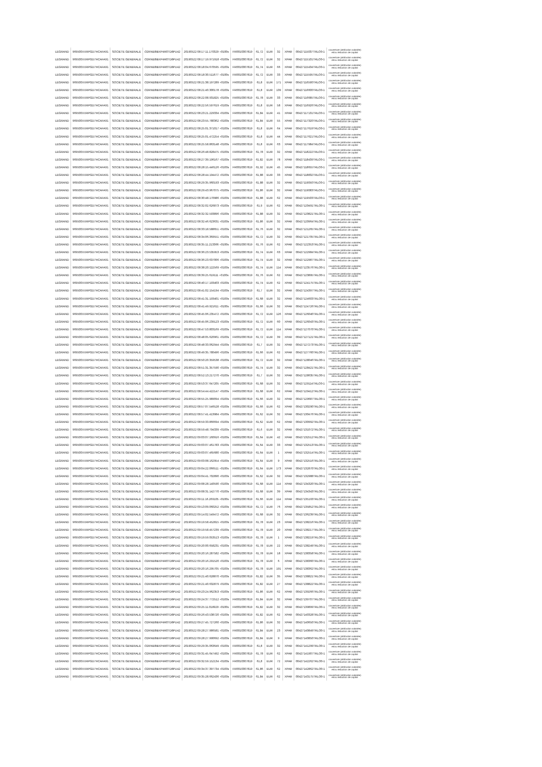| LEGRAND | 969500XXRPGD7HCAFA91 | SOCIETE GENERALE | O2RNE8IBXP4R0TD8PU42 | 20190522 08:17:11.170329 +0100s | FR0010307819 | 61,72 | EUR | 32 | XPAR | 00427115037TRLO0-1 | couverture (attribution salariée) et/ou réduction de capital |
| LEGRAND | 969500XXRPGD7HCAFA91 | SOCIETE GENERALE | O2RNE8IBXP4R0TD8PU42 | 20190522 08:17:19.971918 +0100s | FR0010307819 | 61,72 | EUR | 32 | XPAR | 00427115101TRLO0-1 | couverture (attribution salariée) et/ou réduction de capital |
| LEGRAND | 969500XXRPGD7HCAFA91 | SOCIETE GENERALE | O2RNE8IBXP4R0TD8PU42 | 20190522 08:18:04.670595 +0100s | FR0010307819 | 61,74 | EUR | 66 | XPAR | 00427115434TRLO0-1 | couverture (attribution salariée) et/ou réduction de capital |
| LEGRAND | 969500XXRPGD7HCAFA91 | SOCIETE GENERALE | O2RNE8IBXP4R0TD8PU42 | 20190522 08:18:30.511677 +0100s | FR0010307819 | 61,72 | EUR | 33 | XPAR | 00427115595TRLO0-1 | couverture (attribution salariée) et/ou réduction de capital |
| LEGRAND | 969500XXRPGD7HCAFA91 | SOCIETE GENERALE | O2RNE8IBXP4R0TD8PU42 | 20190522 08:21:38.197289 +0100s | FR0010307819 | 61,8 | EUR | 171 | XPAR | 00427116590TRLO0-1 | couverture (attribution salariée) et/ou réduction de capital |
| LEGRAND | 969500XXRPGD7HCAFA91 | SOCIETE GENERALE | O2RNE8IBXP4R0TD8PU42 | 20190522 08:21:40.300178 +0100s | FR0010307819 | 61,8 | EUR | 139 | XPAR | 00427116600TRLO0-1 | couverture (attribution salariée) et/ou réduction de capital |
| LEGRAND | 969500XXRPGD7HCAFA91 | SOCIETE GENERALE | O2RNE8IBXP4R0TD8PU42 | 20190522 08:22:08.931825 +0100s | FR0010307819 | 61,78 | EUR | 33 | XPAR | 00427116685TRLO0-1 | couverture (attribution salariée) et/ou réduction de capital |
| LEGRAND | 969500XXRPGD7HCAFA91 | SOCIETE GENERALE | O2RNE8IBXP4R0TD8PU42 | 20190522 08:22:56.597619 +0100s | FR0010307819 | 61,8 | EUR | 58 | XPAR | 00427116926TRLO0-1 | couverture (attribution salariée) et/ou réduction de capital |
| LEGRAND | 969500XXRPGD7HCAFA91 | SOCIETE GENERALE | O2RNE8IBXP4R0TD8PU42 | 20190522 08:23:21.229334 +0100s | FR0010307819 | 61,84 | EUR | 41 | XPAR | 00427117131TRLO0-1 | couverture (attribution salariée) et/ou réduction de capital |
| LEGRAND | 969500XXRPGD7HCAFA91 | SOCIETE GENERALE | O2RNE8IBXP4R0TD8PU42 | 20190522 08:23:55.780362 +0100s | FR0010307819 | 61,84 | EUR | 55 | XPAR | 00427117320TRLO0-1 | couverture (attribution salariée) et/ou réduction de capital |
| LEGRAND | 969500XXRPGD7HCAFA91 | SOCIETE GENERALE | O2RNE8IBXP4R0TD8PU42 | 20190522 08:25:01.371017 +0100s | FR0010307819 | 61,8 | EUR | 64 | XPAR | 00427117619TRLO0-1 | couverture (attribution salariée) et/ou réduction de capital |
| LEGRAND | 969500XXRPGD7HCAFA91 | SOCIETE GENERALE | O2RNE8IBXP4R0TD8PU42 | 20190522 08:25:01.472254 +0100s | FR0010307819 | 61,8 | EUR | 44 | XPAR | 00427117621TRLO0-1 | couverture (attribution salariée) et/ou réduction de capital |
| LEGRAND | 969500XXRPGD7HCAFA91 | SOCIETE GENERALE | O2RNE8IBXP4R0TD8PU42 | 20190522 08:25:58.863148 +0100s | FR0010307819 | 61,8 | EUR | 63 | XPAR | 00427117984TRLO0-1 | couverture (attribution salariée) et/ou réduction de capital |
| LEGRAND | 969500XXRPGD7HCAFA91 | SOCIETE GENERALE | O2RNE8IBXP4R0TD8PU42 | 20190522 08:26:48.828475 +0100s | FR0010307819 | 61,78 | EUR | 32 | XPAR | 00427118222TRLO0-1 | couverture (attribution salariée) et/ou réduction de capital |
| LEGRAND | 969500XXRPGD7HCAFA91 | SOCIETE GENERALE | O2RNE8IBXP4R0TD8PU42 | 20190522 08:27:39.196167 +0100s | FR0010307819 | 61,82 | EUR | 78 | XPAR | 00427118439TRLO0-1 | couverture (attribution salariée) et/ou réduction de capital |
| LEGRAND | 969500XXRPGD7HCAFA91 | SOCIETE GENERALE | O2RNE8IBXP4R0TD8PU42 | 20190522 08:28:15.446126 +0100s | FR0010307819 | 61,92 | EUR | 45 | XPAR | 00427118655TRLO0-1 | couverture (attribution salariée) et/ou réduction de capital |
| LEGRAND | 969500XXRPGD7HCAFA91 | SOCIETE GENERALE | O2RNE8IBXP4R0TD8PU42 | 20190522 08:28:44.194472 +0100s | FR0010307819 | 61,88 | EUR | 33 | XPAR | 00427118832TRLO0-1 | couverture (attribution salariée) et/ou réduction de capital |
| LEGRAND | 969500XXRPGD7HCAFA91 | SOCIETE GENERALE | O2RNE8IBXP4R0TD8PU42 | 20190522 08:29:35.960193 +0100s | FR0010307819 | 61,88 | EUR | 32 | XPAR | 00427119050TRLO0-1 | couverture (attribution salariée) et/ou réduction de capital |
| LEGRAND | 969500XXRPGD7HCAFA91 | SOCIETE GENERALE | O2RNE8IBXP4R0TD8PU42 | 20190522 08:29:43.967075 +0100s | FR0010307819 | 61,86 | EUR | 32 | XPAR | 00427119083TRLO0-1 | couverture (attribution salariée) et/ou réduction de capital |
| LEGRAND | 969500XXRPGD7HCAFA91 | SOCIETE GENERALE | O2RNE8IBXP4R0TD8PU42 | 20190522 08:30:48.170986 +0100s | FR0010307819 | 61,88 | EUR | 62 | XPAR | 00427119503TRLO0-1 | couverture (attribution salariée) et/ou réduction de capital |
| LEGRAND | 969500XXRPGD7HCAFA91 | SOCIETE GENERALE | O2RNE8IBXP4R0TD8PU42 | 20190522 08:32:02.626873 +0100s | FR0010307819 | 61,9 | EUR | 62 | XPAR | 00427120491TRLO0-1 | couverture (attribution salariée) et/ou réduction de capital |
| LEGRAND | 969500XXRPGD7HCAFA91 | SOCIETE GENERALE | O2RNE8IBXP4R0TD8PU42 | 20190522 08:32:32.593896 +0100s | FR0010307819 | 61,88 | EUR | 32 | XPAR | 00427120821TRLO0-1 | couverture (attribution salariée) et/ou réduction de capital |
| LEGRAND | 969500XXRPGD7HCAFA91 | SOCIETE GENERALE | O2RNE8IBXP4R0TD8PU42 | 20190522 08:32:46.623631 +0100s | FR0010307819 | 61,86 | EUR | 32 | XPAR | 00427120964TRLO0-1 | couverture (attribution salariée) et/ou réduction de capital |
| LEGRAND | 969500XXRPGD7HCAFA91 | SOCIETE GENERALE | O2RNE8IBXP4R0TD8PU42 | 20190522 08:33:18.588651 +0100s | FR0010307819 | 61,76 | EUR | 32 | XPAR | 00427121265TRLO0-1 | couverture (attribution salariée) et/ou réduction de capital |
| LEGRAND | 969500XXRPGD7HCAFA91 | SOCIETE GENERALE | O2RNE8IBXP4R0TD8PU42 | 20190522 08:34:06.369551 +0100s | FR0010307819 | 61,72 | EUR | 32 | XPAR | 00427121705TRLO0-1 | couverture (attribution salariée) et/ou réduction de capital |
| LEGRAND | 969500XXRPGD7HCAFA91 | SOCIETE GENERALE | O2RNE8IBXP4R0TD8PU42 | 20190522 08:35:11.213366 +0100s | FR0010307819 | 61,76 | EUR | 62 | XPAR | 00427122353TRLO0-1 | couverture (attribution salariée) et/ou réduction de capital |
| LEGRAND | 969500XXRPGD7HCAFA91 | SOCIETE GENERALE | O2RNE8IBXP4R0TD8PU42 | 20190522 08:36:23.535953 +0100s | FR0010307819 | 61,74 | EUR | 63 | XPAR | 00427122984TRLO0-1 | couverture (attribution salariée) et/ou réduction de capital |
| LEGRAND | 969500XXRPGD7HCAFA91 | SOCIETE GENERALE | O2RNE8IBXP4R0TD8PU42 | 20190522 08:36:23.637006 +0100s | FR0010307819 | 61,74 | EUR | 32 | XPAR | 00427122987TRLO0-1 | couverture (attribution salariée) et/ou réduction de capital |
| LEGRAND | 969500XXRPGD7HCAFA91 | SOCIETE GENERALE | O2RNE8IBXP4R0TD8PU42 | 20190522 08:38:20.122569 +0100s | FR0010307819 | 61,74 | EUR | 114 | XPAR | 00427123576TRLO0-1 | couverture (attribution salariée) et/ou réduction de capital |
| LEGRAND | 969500XXRPGD7HCAFA91 | SOCIETE GENERALE | O2RNE8IBXP4R0TD8PU42 | 20190522 08:39:25.619111 +0100s | FR0010307819 | 61,76 | EUR | 62 | XPAR | 00427123895TRLO0-1 | couverture (attribution salariée) et/ou réduction de capital |
| LEGRAND | 969500XXRPGD7HCAFA91 | SOCIETE GENERALE | O2RNE8IBXP4R0TD8PU42 | 20190522 08:40:17.193403 +0100s | FR0010307819 | 61,74 | EUR | 62 | XPAR | 00427124175TRLO0-1 | couverture (attribution salariée) et/ou réduction de capital |
| LEGRAND | 969500XXRPGD7HCAFA91 | SOCIETE GENERALE | O2RNE8IBXP4R0TD8PU42 | 20190522 08:41:02.154194 +0100s | FR0010307819 | 61,7 | EUR | 32 | XPAR | 00427124397TRLO0-1 | couverture (attribution salariée) et/ou réduction de capital |
| LEGRAND | 969500XXRPGD7HCAFA91 | SOCIETE GENERALE | O2RNE8IBXP4R0TD8PU42 | 20190522 08:41:31.193401 +0100s | FR0010307819 | 61,68 | EUR | 32 | XPAR | 00427124603TRLO0-1 | couverture (attribution salariée) et/ou réduction de capital |
| LEGRAND | 969500XXRPGD7HCAFA91 | SOCIETE GENERALE | O2RNE8IBXP4R0TD8PU42 | 20190522 08:41:49.921611 +0100s | FR0010307819 | 61,66 | EUR | 32 | XPAR | 00427124726TRLO0-1 | couverture (attribution salariée) et/ou réduction de capital |
| LEGRAND | 969500XXRPGD7HCAFA91 | SOCIETE GENERALE | O2RNE8IBXP4R0TD8PU42 | 20190522 08:45:06.235472 +0100s | FR0010307819 | 61,72 | EUR | 126 | XPAR | 00427126040TRLO0-1 | couverture (attribution salariée) et/ou réduction de capital |
| LEGRAND | 969500XXRPGD7HCAFA91 | SOCIETE GENERALE | O2RNE8IBXP4R0TD8PU42 | 20190522 08:45:06.239123 +0100s | FR0010307819 | 61,72 | EUR | 60 | XPAR | 00427126043TRLO0-1 | couverture (attribution salariée) et/ou réduction de capital |
| LEGRAND | 969500XXRPGD7HCAFA91 | SOCIETE GENERALE | O2RNE8IBXP4R0TD8PU42 | 20190522 08:47:53.803169 +0100s | FR0010307819 | 61,72 | EUR | 114 | XPAR | 00427127070TRLO0-1 | couverture (attribution salariée) et/ou réduction de capital |
| LEGRAND | 969500XXRPGD7HCAFA91 | SOCIETE GENERALE | O2RNE8IBXP4R0TD8PU42 | 20190522 08:48:05.620961 +0100s | FR0010307819 | 61,72 | EUR | 39 | XPAR | 00427127121TRLO0-1 | couverture (attribution salariée) et/ou réduction de capital |
| LEGRAND | 969500XXRPGD7HCAFA91 | SOCIETE GENERALE | O2RNE8IBXP4R0TD8PU42 | 20190522 08:48:33.062944 +0100s | FR0010307819 | 61,7 | EUR | 32 | XPAR | 00427127273TRLO0-1 | couverture (attribution salariée) et/ou réduction de capital |
| LEGRAND | 969500XXRPGD7HCAFA91 | SOCIETE GENERALE | O2RNE8IBXP4R0TD8PU42 | 20190522 08:49:35.780496 +0100s | FR0010307819 | 61,66 | EUR | 62 | XPAR | 00427127760TRLO0-1 | couverture (attribution salariée) et/ou réduction de capital |
| LEGRAND | 969500XXRPGD7HCAFA91 | SOCIETE GENERALE | O2RNE8IBXP4R0TD8PU42 | 20190522 08:50:20.359538 +0100s | FR0010307819 | 61,72 | EUR | 32 | XPAR | 00427128046TRLO0-1 | couverture (attribution salariée) et/ou réduction de capital |
| LEGRAND | 969500XXRPGD7HCAFA91 | SOCIETE GENERALE | O2RNE8IBXP4R0TD8PU42 | 20190522 08:51:31.357590 +0100s | FR0010307819 | 61,74 | EUR | 32 | XPAR | 00427128421TRLO0-1 | couverture (attribution salariée) et/ou réduction de capital |
| LEGRAND | 969500XXRPGD7HCAFA91 | SOCIETE GENERALE | O2RNE8IBXP4R0TD8PU42 | 20190522 08:52:13.217270 +0100s | FR0010307819 | 61,7 | EUR | 32 | XPAR | 00427128635TRLO0-1 | couverture (attribution salariée) et/ou réduction de capital |
| LEGRAND | 969500XXRPGD7HCAFA91 | SOCIETE GENERALE | O2RNE8IBXP4R0TD8PU42 | 20190522 08:53:37.647205 +0100s | FR0010307819 | 61,68 | EUR | 32 | XPAR | 00427129114TRLO0-1 | couverture (attribution salariée) et/ou réduction de capital |
| LEGRAND | 969500XXRPGD7HCAFA91 | SOCIETE GENERALE | O2RNE8IBXP4R0TD8PU42 | 20190522 08:54:44.422147 +0100s | FR0010307819 | 61,68 | EUR | 62 | XPAR | 00427129412TRLO0-1 | couverture (attribution salariée) et/ou réduction de capital |
| LEGRAND | 969500XXRPGD7HCAFA91 | SOCIETE GENERALE | O2RNE8IBXP4R0TD8PU42 | 20190522 08:55:25.989094 +0100s | FR0010307819 | 61,66 | EUR | 32 | XPAR | 00427129687TRLO0-1 | couverture (attribution salariée) et/ou réduction de capital |
| LEGRAND | 969500XXRPGD7HCAFA91 | SOCIETE GENERALE | O2RNE8IBXP4R0TD8PU42 | 20190522 08:57:07.546528 +0100s | FR0010307819 | 61,66 | EUR | 62 | XPAR | 00427130290TRLO0-1 | couverture (attribution salariée) et/ou réduction de capital |
| LEGRAND | 969500XXRPGD7HCAFA91 | SOCIETE GENERALE | O2RNE8IBXP4R0TD8PU42 | 20190522 08:57:41.413984 +0100s | FR0010307819 | 61,62 | EUR | 32 | XPAR | 00427130476TRLO0-1 | couverture (attribution salariée) et/ou réduction de capital |
| LEGRAND | 969500XXRPGD7HCAFA91 | SOCIETE GENERALE | O2RNE8IBXP4R0TD8PU42 | 20190522 08:59:33.866694 +0100s | FR0010307819 | 61,62 | EUR | 62 | XPAR | 00427130992TRLO0-1 | couverture (attribution salariée) et/ou réduction de capital |
| LEGRAND | 969500XXRPGD7HCAFA91 | SOCIETE GENERALE | O2RNE8IBXP4R0TD8PU42 | 20190522 08:59:48.794339 +0100s | FR0010307819 | 61,6 | EUR | 32 | XPAR | 00427131072TRLO0-1 | couverture (attribution salariée) et/ou réduction de capital |
| LEGRAND | 969500XXRPGD7HCAFA91 | SOCIETE GENERALE | O2RNE8IBXP4R0TD8PU42 | 20190522 09:03:07.160916 +0100s | FR0010307819 | 61,64 | EUR | 42 | XPAR | 00427132512TRLO0-1 | couverture (attribution salariée) et/ou réduction de capital |
| LEGRAND | 969500XXRPGD7HCAFA91 | SOCIETE GENERALE | O2RNE8IBXP4R0TD8PU42 | 20190522 09:03:07.461783 +0100s | FR0010307819 | 61,64 | EUR | 33 | XPAR | 00427132513TRLO0-1 | couverture (attribution salariée) et/ou réduction de capital |
| LEGRAND | 969500XXRPGD7HCAFA91 | SOCIETE GENERALE | O2RNE8IBXP4R0TD8PU42 | 20190522 09:03:07.465680 +0100s | FR0010307819 | 61,64 | EUR | 1 | XPAR | 00427132514TRLO0-1 | couverture (attribution salariée) et/ou réduction de capital |
| LEGRAND | 969500XXRPGD7HCAFA91 | SOCIETE GENERALE | O2RNE8IBXP4R0TD8PU42 | 20190522 09:03:08.162954 +0100s | FR0010307819 | 61,64 | EUR | 9 | XPAR | 00427132516TRLO0-1 | couverture (attribution salariée) et/ou réduction de capital |
| LEGRAND | 969500XXRPGD7HCAFA91 | SOCIETE GENERALE | O2RNE8IBXP4R0TD8PU42 | 20190522 09:04:22.066511 +0100s | FR0010307819 | 61,64 | EUR | 173 | XPAR | 00427132870TRLO0-1 | couverture (attribution salariée) et/ou réduction de capital |
| LEGRAND | 969500XXRPGD7HCAFA91 | SOCIETE GENERALE | O2RNE8IBXP4R0TD8PU42 | 20190522 09:04:41.702890 +0100s | FR0010307819 | 61,62 | EUR | 32 | XPAR | 00427132988TRLO0-1 | couverture (attribution salariée) et/ou réduction de capital |
| LEGRAND | 969500XXRPGD7HCAFA91 | SOCIETE GENERALE | O2RNE8IBXP4R0TD8PU42 | 20190522 09:08:28.140590 +0100s | FR0010307819 | 61,68 | EUR | 114 | XPAR | 00427134320TRLO0-1 | couverture (attribution salariée) et/ou réduction de capital |
| LEGRAND | 969500XXRPGD7HCAFA91 | SOCIETE GENERALE | O2RNE8IBXP4R0TD8PU42 | 20190522 09:08:31.142770 +0100s | FR0010307819 | 61,68 | EUR | 39 | XPAR | 00427134343TRLO0-1 | couverture (attribution salariée) et/ou réduction de capital |
| LEGRAND | 969500XXRPGD7HCAFA91 | SOCIETE GENERALE | O2RNE8IBXP4R0TD8PU42 | 20190522 09:11:16.269105 +0100s | FR0010307819 | 61,66 | EUR | 114 | XPAR | 00427135193TRLO0-1 | couverture (attribution salariée) et/ou réduction de capital |
| LEGRAND | 969500XXRPGD7HCAFA91 | SOCIETE GENERALE | O2RNE8IBXP4R0TD8PU42 | 20190522 09:13:09.060252 +0100s | FR0010307819 | 61,72 | EUR | 76 | XPAR | 00427135852TRLO0-1 | couverture (attribution salariée) et/ou réduction de capital |
| LEGRAND | 969500XXRPGD7HCAFA91 | SOCIETE GENERALE | O2RNE8IBXP4R0TD8PU42 | 20190522 09:14:02.549472 +0100s | FR0010307819 | 61,68 | EUR | 32 | XPAR | 00427136239TRLO0-1 | couverture (attribution salariée) et/ou réduction de capital |
| LEGRAND | 969500XXRPGD7HCAFA91 | SOCIETE GENERALE | O2RNE8IBXP4R0TD8PU42 | 20190522 09:19:58.452815 +0100s | FR0010307819 | 61,78 | EUR | 23 | XPAR | 00427138216TRLO0-1 | couverture (attribution salariée) et/ou réduction de capital |
| LEGRAND | 969500XXRPGD7HCAFA91 | SOCIETE GENERALE | O2RNE8IBXP4R0TD8PU42 | 20190522 09:19:58.457239 +0100s | FR0010307819 | 61,78 | EUR | 20 | XPAR | 00427138217TRLO0-1 | couverture (attribution salariée) et/ou réduction de capital |
| LEGRAND | 969500XXRPGD7HCAFA91 | SOCIETE GENERALE | O2RNE8IBXP4R0TD8PU42 | 20190522 09:19:59.053513 +0100s | FR0010307819 | 61,78 | EUR | 1 | XPAR | 00427138219TRLO0-1 | couverture (attribution salariée) et/ou réduction de capital |
| LEGRAND | 969500XXRPGD7HCAFA91 | SOCIETE GENERALE | O2RNE8IBXP4R0TD8PU42 | 20190522 09:20:00.658231 +0100s | FR0010307819 | 61,78 | EUR | 22 | XPAR | 00427138249TRLO0-1 | couverture (attribution salariée) et/ou réduction de capital |
| LEGRAND | 969500XXRPGD7HCAFA91 | SOCIETE GENERALE | O2RNE8IBXP4R0TD8PU42 | 20190522 09:20:16.287582 +0100s | FR0010307819 | 61,78 | EUR | 18 | XPAR | 00427138358TRLO0-1 | couverture (attribution salariée) et/ou réduction de capital |
| LEGRAND | 969500XXRPGD7HCAFA91 | SOCIETE GENERALE | O2RNE8IBXP4R0TD8PU42 | 20190522 09:20:16.291520 +0100s | FR0010307819 | 61,78 | EUR | 6 | XPAR | 00427138360TRLO0-1 | couverture (attribution salariée) et/ou réduction de capital |
| LEGRAND | 969500XXRPGD7HCAFA91 | SOCIETE GENERALE | O2RNE8IBXP4R0TD8PU42 | 20190522 09:20:16.295705 +0100s | FR0010307819 | 61,78 | EUR | 191 | XPAR | 00427138362TRLO0-1 | couverture (attribution salariée) et/ou réduction de capital |
| LEGRAND | 969500XXRPGD7HCAFA91 | SOCIETE GENERALE | O2RNE8IBXP4R0TD8PU42 | 20190522 09:21:40.628870 +0100s | FR0010307819 | 61,82 | EUR | 35 | XPAR | 00427138821TRLO0-1 | couverture (attribution salariée) et/ou réduction de capital |
| LEGRAND | 969500XXRPGD7HCAFA91 | SOCIETE GENERALE | O2RNE8IBXP4R0TD8PU42 | 20190522 09:21:40.632879 +0100s | FR0010307819 | 61,82 | EUR | 27 | XPAR | 00427138822TRLO0-1 | couverture (attribution salariée) et/ou réduction de capital |
| LEGRAND | 969500XXRPGD7HCAFA91 | SOCIETE GENERALE | O2RNE8IBXP4R0TD8PU42 | 20190522 09:23:24.962353 +0100s | FR0010307819 | 61,86 | EUR | 62 | XPAR | 00427139266TRLO0-1 | couverture (attribution salariée) et/ou réduction de capital |
| LEGRAND | 969500XXRPGD7HCAFA91 | SOCIETE GENERALE | O2RNE8IBXP4R0TD8PU42 | 20190522 09:24:37.772512 +0100s | FR0010307819 | 61,84 | EUR | 32 | XPAR | 00427139707TRLO0-1 | couverture (attribution salariée) et/ou réduction de capital |
| LEGRAND | 969500XXRPGD7HCAFA91 | SOCIETE GENERALE | O2RNE8IBXP4R0TD8PU42 | 20190522 09:25:11.018929 +0100s | FR0010307819 | 61,82 | EUR | 32 | XPAR | 00427139899TRLO0-1 | couverture (attribution salariée) et/ou réduction de capital |
| LEGRAND | 969500XXRPGD7HCAFA91 | SOCIETE GENERALE | O2RNE8IBXP4R0TD8PU42 | 20190522 09:26:43.538720 +0100s | FR0010307819 | 61,82 | EUR | 62 | XPAR | 00427140328TRLO0-1 | couverture (attribution salariée) et/ou réduction de capital |
| LEGRAND | 969500XXRPGD7HCAFA91 | SOCIETE GENERALE | O2RNE8IBXP4R0TD8PU42 | 20190522 09:27:45.727260 +0100s | FR0010307819 | 61,86 | EUR | 32 | XPAR | 00427140650TRLO0-1 | couverture (attribution salariée) et/ou réduction de capital |
| LEGRAND | 969500XXRPGD7HCAFA91 | SOCIETE GENERALE | O2RNE8IBXP4R0TD8PU42 | 20190522 09:28:27.986581 +0100s | FR0010307819 | 61,84 | EUR | 23 | XPAR | 00427140849TRLO0-1 | couverture (attribution salariée) et/ou réduction de capital |
| LEGRAND | 969500XXRPGD7HCAFA91 | SOCIETE GENERALE | O2RNE8IBXP4R0TD8PU42 | 20190522 09:28:27.990692 +0100s | FR0010307819 | 61,84 | EUR | 9 | XPAR | 00427140850TRLO0-1 | couverture (attribution salariée) et/ou réduction de capital |
| LEGRAND | 969500XXRPGD7HCAFA91 | SOCIETE GENERALE | O2RNE8IBXP4R0TD8PU42 | 20190522 09:29:35.063649 +0100s | FR0010307819 | 61,8 | EUR | 32 | XPAR | 00427141299TRLO0-1 | couverture (attribution salariée) et/ou réduction de capital |
| LEGRAND | 969500XXRPGD7HCAFA91 | SOCIETE GENERALE | O2RNE8IBXP4R0TD8PU42 | 20190522 09:31:45.647492 +0100s | FR0010307819 | 61,78 | EUR | 62 | XPAR | 00427141907TRLO0-1 | couverture (attribution salariée) et/ou réduction de capital |
| LEGRAND | 969500XXRPGD7HCAFA91 | SOCIETE GENERALE | O2RNE8IBXP4R0TD8PU42 | 20190522 09:32:59.152134 +0100s | FR0010307819 | 61,8 | EUR | 72 | XPAR | 00427142262TRLO0-1 | couverture (attribution salariée) et/ou réduction de capital |
| LEGRAND | 969500XXRPGD7HCAFA91 | SOCIETE GENERALE | O2RNE8IBXP4R0TD8PU42 | 20190522 09:34:37.397734 +0100s | FR0010307819 | 61,86 | EUR | 62 | XPAR | 00427142862TRLO0-1 | couverture (attribution salariée) et/ou réduction de capital |
| LEGRAND | 969500XXRPGD7HCAFA91 | SOCIETE GENERALE | O2RNE8IBXP4R0TD8PU42 | 20190522 09:35:28.662436 +0100s | FR0010307819 | 61,84 | EUR | 62 | XPAR | 00427143175TRLO0-1 | couverture (attribution salariée) et/ou réduction de capital |